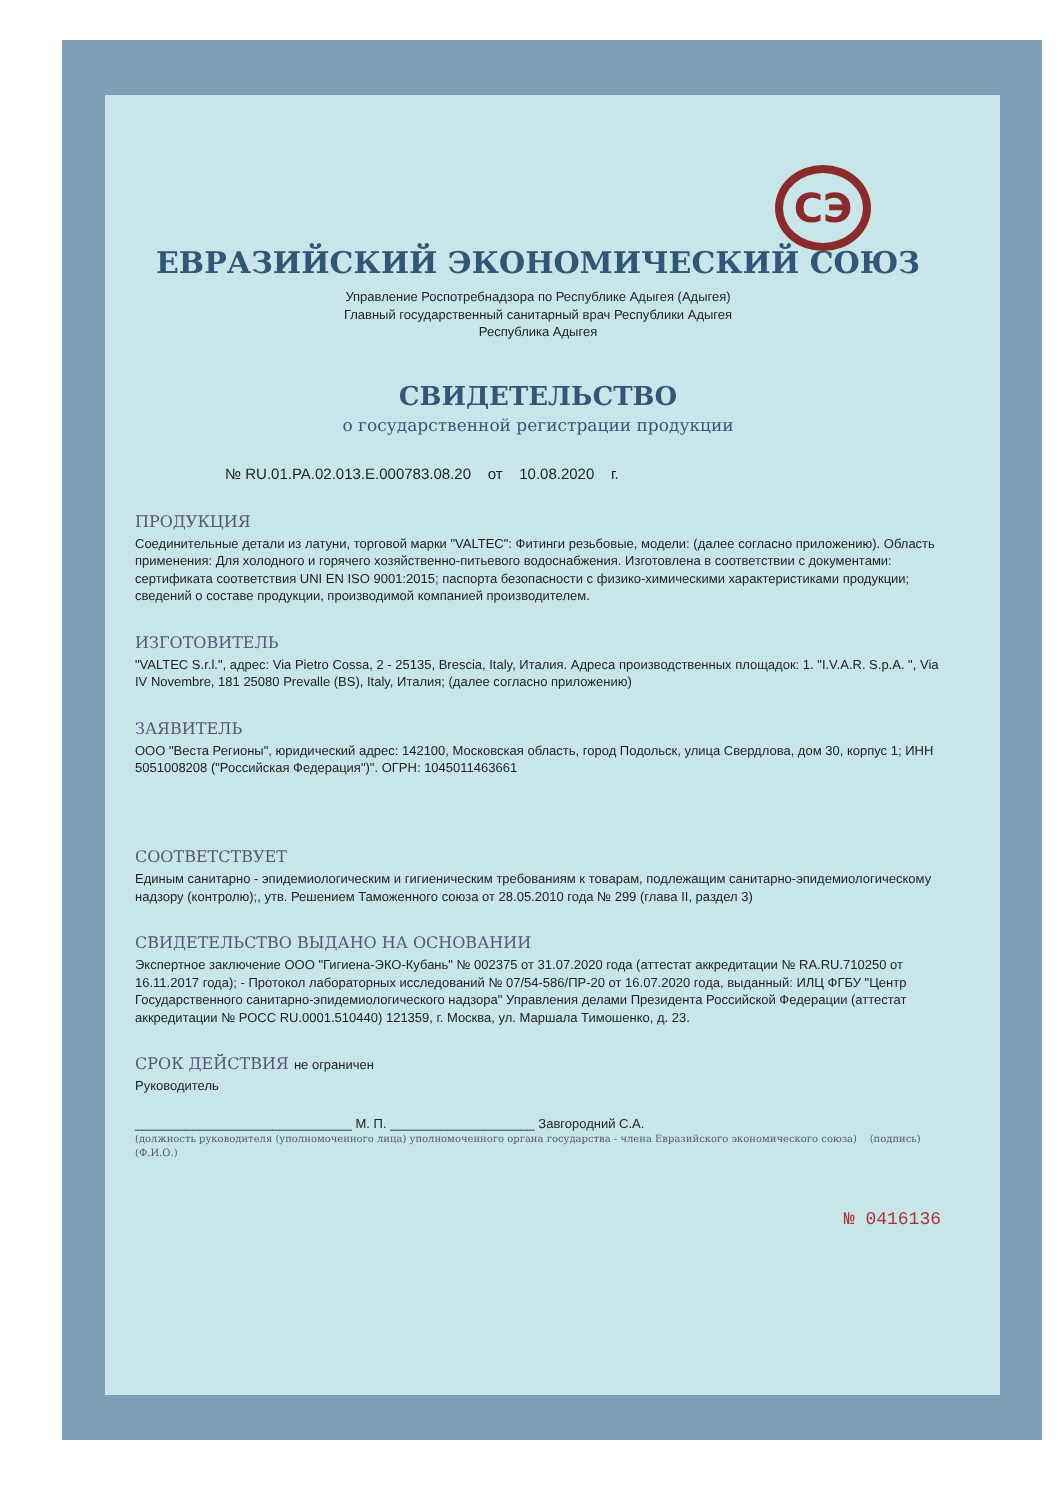СЭ
ЕВРАЗИЙСКИЙ ЭКОНОМИЧЕСКИЙ СОЮЗ
Управление Роспотребнадзора по Республике Адыгея (Адыгея)
Главный государственный санитарный врач Республики Адыгея
Республика Адыгея
СВИДЕТЕЛЬСТВО
о государственной регистрации продукции
№ RU.01.PA.02.013.E.000783.08.20 от 10.08.2020 г.
ПРОДУКЦИЯ
Соединительные детали из латуни, торговой марки "VALTEC": Фитинги резьбовые, модели: (далее согласно приложению). Область применения: Для холодного и горячего хозяйственно-питьевого водоснабжения. Изготовлена в соответствии с документами: сертификата соответствия UNI EN ISO 9001:2015; паспорта безопасности с физико-химическими характеристиками продукции; сведений о составе продукции, производимой компанией производителем.
ИЗГОТОВИТЕЛЬ
"VALTEC S.r.l.", адрес: Via Pietro Cossa, 2 - 25135, Brescia, Italy, Италия. Адреса производственных площадок: 1. "I.V.A.R. S.p.A. ", Via IV Novembre, 181 25080 Prevalle (BS), Italy, Италия; (далее согласно приложению)
ЗАЯВИТЕЛЬ
ООО "Веста Регионы", юридический адрес: 142100, Московская область, город Подольск, улица Свердлова, дом 30, корпус 1; ИНН 5051008208 ("Российская Федерация")". ОГРН: 1045011463661
СООТВЕТСТВУЕТ
Единым санитарно - эпидемиологическим и гигиеническим требованиям к товарам, подлежащим санитарно-эпидемиологическому надзору (контролю);, утв. Решением Таможенного союза от 28.05.2010 года № 299 (глава II, раздел 3)
СВИДЕТЕЛЬСТВО ВЫДАНО НА ОСНОВАНИИ
Экспертное заключение ООО "Гигиена-ЭКО-Кубань" № 002375 от 31.07.2020 года (аттестат аккредитации № RA.RU.710250 от 16.11.2017 года); - Протокол лабораторных исследований № 07/54-586/ПР-20 от 16.07.2020 года, выданный: ИЛЦ ФГБУ "Центр Государственного санитарно-эпидемиологического надзора" Управления делами Президента Российской Федерации (аттестат аккредитации № РОСС RU.0001.510440) 121359, г. Москва, ул. Маршала Тимошенко, д. 23.
СРОК ДЕЙСТВИЯ не ограничен
Руководитель
______________________________ М. П. ____________________ Завгородний С.А.
(должность руководителя (уполномоченного лица) уполномоченного органа государства - члена Евразийского экономического союза) (подпись) (Ф.И.О.)
№ 0416136